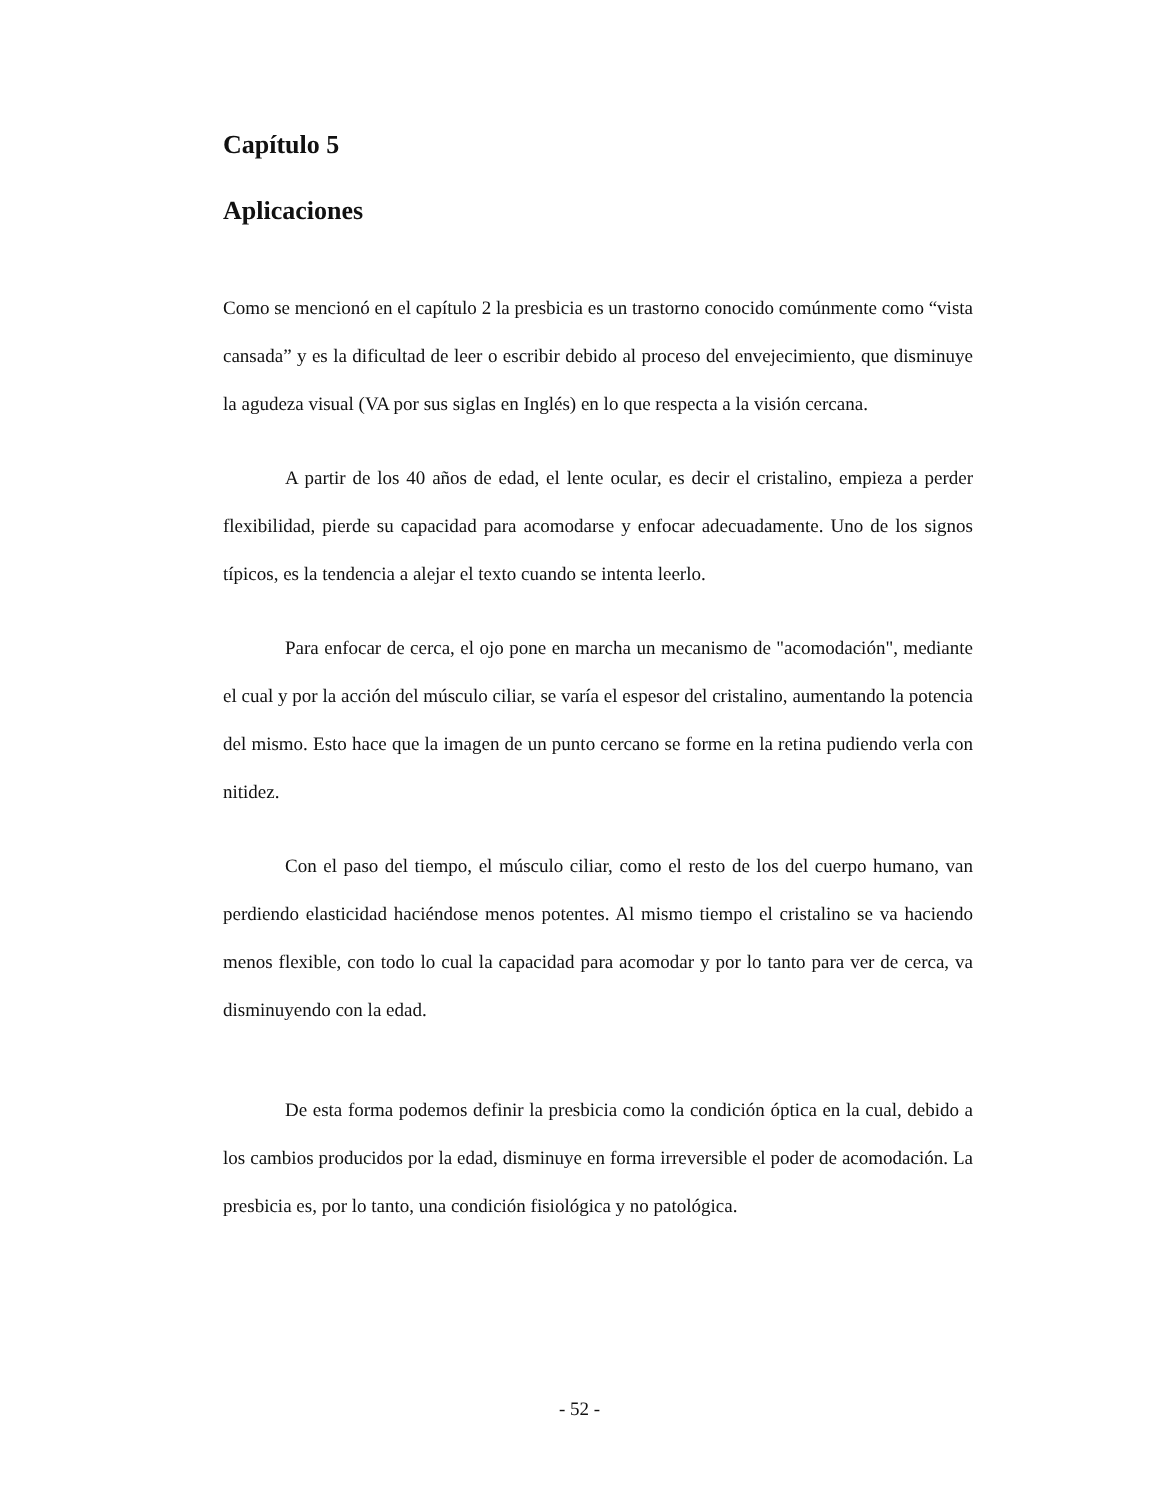Capítulo 5
Aplicaciones
Como se mencionó en el capítulo 2 la presbicia es un trastorno conocido comúnmente como “vista cansada” y es la dificultad de leer o escribir debido al proceso del envejecimiento, que disminuye la agudeza visual (VA por sus siglas en Inglés) en lo que respecta a la visión cercana.
A partir de los 40 años de edad, el lente ocular, es decir el cristalino, empieza a perder flexibilidad, pierde su capacidad para acomodarse y enfocar adecuadamente. Uno de los signos típicos, es la tendencia a alejar el texto cuando se intenta leerlo.
Para enfocar de cerca, el ojo pone en marcha un mecanismo de "acomodación", mediante el cual y por la acción del músculo ciliar, se varía el espesor del cristalino, aumentando la potencia del mismo. Esto hace que la imagen de un punto cercano se forme en la retina pudiendo verla con nitidez.
Con el paso del tiempo, el músculo ciliar, como el resto de los del cuerpo humano, van perdiendo elasticidad haciéndose menos potentes. Al mismo tiempo el cristalino se va haciendo menos flexible, con todo lo cual la capacidad para acomodar y por lo tanto para ver de cerca, va disminuyendo con la edad.
De esta forma podemos definir la presbicia como la condición óptica en la cual, debido a los cambios producidos por la edad, disminuye en forma irreversible el poder de acomodación. La presbicia es, por lo tanto, una condición fisiológica y no patológica.
- 52 -